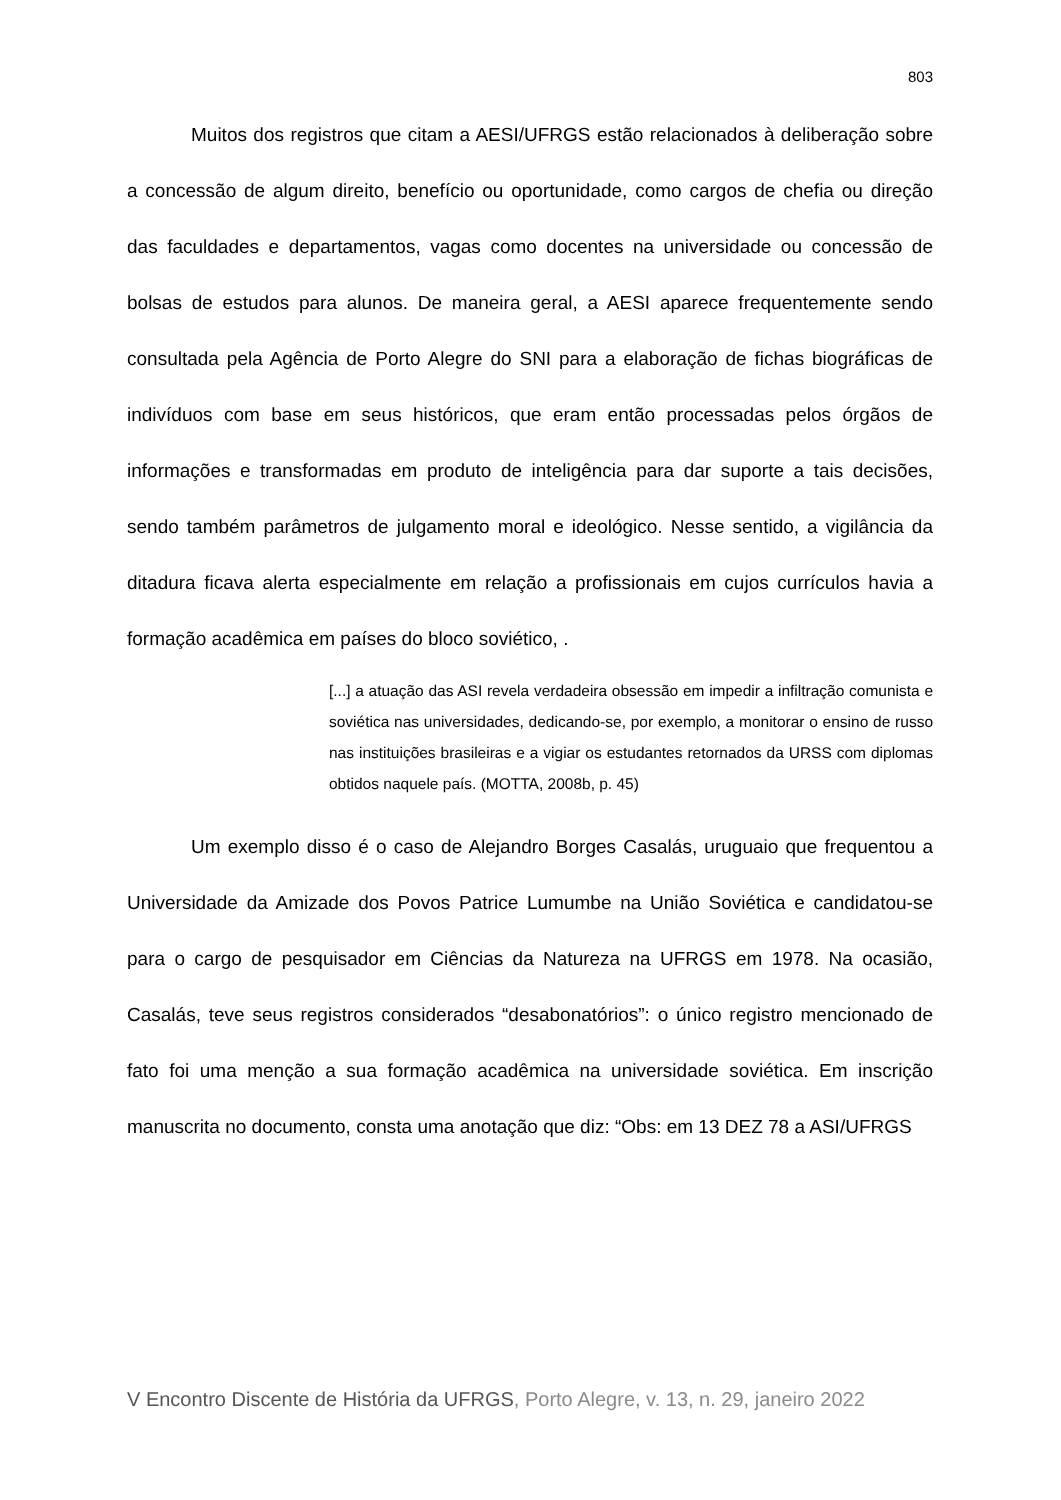803
Muitos dos registros que citam a AESI/UFRGS estão relacionados à deliberação sobre a concessão de algum direito, benefício ou oportunidade, como cargos de chefia ou direção das faculdades e departamentos, vagas como docentes na universidade ou concessão de bolsas de estudos para alunos. De maneira geral, a AESI aparece frequentemente sendo consultada pela Agência de Porto Alegre do SNI para a elaboração de fichas biográficas de indivíduos com base em seus históricos, que eram então processadas pelos órgãos de informações e transformadas em produto de inteligência para dar suporte a tais decisões, sendo também parâmetros de julgamento moral e ideológico. Nesse sentido, a vigilância da ditadura ficava alerta especialmente em relação a profissionais em cujos currículos havia a formação acadêmica em países do bloco soviético, .
[...] a atuação das ASI revela verdadeira obsessão em impedir a infiltração comunista e soviética nas universidades, dedicando-se, por exemplo, a monitorar o ensino de russo nas instituições brasileiras e a vigiar os estudantes retornados da URSS com diplomas obtidos naquele país. (MOTTA, 2008b, p. 45)
Um exemplo disso é o caso de Alejandro Borges Casalás, uruguaio que frequentou a Universidade da Amizade dos Povos Patrice Lumumbe na União Soviética e candidatou-se para o cargo de pesquisador em Ciências da Natureza na UFRGS em 1978. Na ocasião, Casalás, teve seus registros considerados “desabonatórios”: o único registro mencionado de fato foi uma menção a sua formação acadêmica na universidade soviética. Em inscrição manuscrita no documento, consta uma anotação que diz: “Obs: em 13 DEZ 78 a ASI/UFRGS
V Encontro Discente de História da UFRGS, Porto Alegre, v. 13, n. 29, janeiro 2022